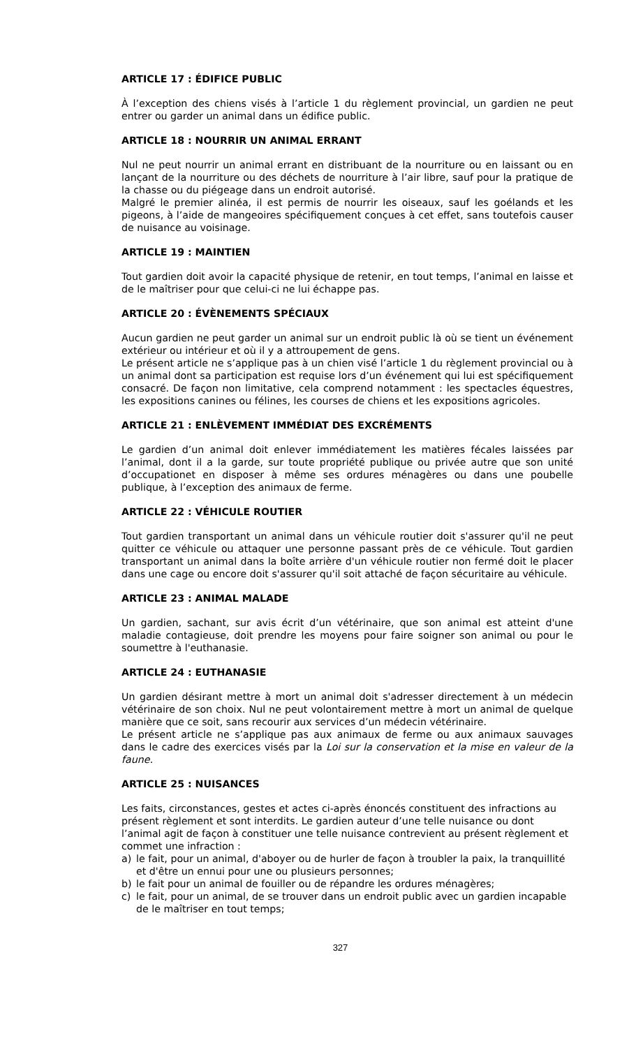ARTICLE 17 : ÉDIFICE PUBLIC
À l’exception des chiens visés à l’article 1 du règlement provincial, un gardien ne peut entrer ou garder un animal dans un édifice public.
ARTICLE 18 : NOURRIR UN ANIMAL ERRANT
Nul ne peut nourrir un animal errant en distribuant de la nourriture ou en laissant ou en lançant de la nourriture ou des déchets de nourriture à l’air libre, sauf pour la pratique de la chasse ou du piégeage dans un endroit autorisé.
Malgré le premier alinéa, il est permis de nourrir les oiseaux, sauf les goélands et les pigeons, à l’aide de mangeoires spécifiquement conçues à cet effet, sans toutefois causer de nuisance au voisinage.
ARTICLE 19 : MAINTIEN
Tout gardien doit avoir la capacité physique de retenir, en tout temps, l’animal en laisse et de le maîtriser pour que celui-ci ne lui échappe pas.
ARTICLE 20 : ÉVÈNEMENTS SPÉCIAUX
Aucun gardien ne peut garder un animal sur un endroit public là où se tient un événement extérieur ou intérieur et où il y a attroupement de gens.
Le présent article ne s’applique pas à un chien visé l’article 1 du règlement provincial ou à un animal dont sa participation est requise lors d’un événement qui lui est spécifiquement consacré. De façon non limitative, cela comprend notamment : les spectacles équestres, les expositions canines ou félines, les courses de chiens et les expositions agricoles.
ARTICLE 21 : ENLÈVEMENT IMMÉDIAT DES EXCRÉMENTS
Le gardien d’un animal doit enlever immédiatement les matières fécales laissées par l’animal, dont il a la garde, sur toute propriété publique ou privée autre que son unité d’occupationet en disposer à même ses ordures ménagères ou dans une poubelle publique, à l’exception des animaux de ferme.
ARTICLE 22 : VÉHICULE ROUTIER
Tout gardien transportant un animal dans un véhicule routier doit s'assurer qu'il ne peut quitter ce véhicule ou attaquer une personne passant près de ce véhicule. Tout gardien transportant un animal dans la boîte arrière d'un véhicule routier non fermé doit le placer dans une cage ou encore doit s'assurer qu'il soit attaché de façon sécuritaire au véhicule.
ARTICLE 23 : ANIMAL MALADE
Un gardien, sachant, sur avis écrit d’un vétérinaire, que son animal est atteint d'une maladie contagieuse, doit prendre les moyens pour faire soigner son animal ou pour le soumettre à l'euthanasie.
ARTICLE 24 : EUTHANASIE
Un gardien désirant mettre à mort un animal doit s'adresser directement à un médecin vétérinaire de son choix. Nul ne peut volontairement mettre à mort un animal de quelque manière que ce soit, sans recourir aux services d’un médecin vétérinaire.
Le présent article ne s’applique pas aux animaux de ferme ou aux animaux sauvages dans le cadre des exercices visés par la Loi sur la conservation et la mise en valeur de la faune.
ARTICLE 25 : NUISANCES
Les faits, circonstances, gestes et actes ci-après énoncés constituent des infractions au présent règlement et sont interdits. Le gardien auteur d’une telle nuisance ou dont l’animal agit de façon à constituer une telle nuisance contrevient au présent règlement et commet une infraction :
a) le fait, pour un animal, d'aboyer ou de hurler de façon à troubler la paix, la tranquillité et d'être un ennui pour une ou plusieurs personnes;
b) le fait pour un animal de fouiller ou de répandre les ordures ménagères;
c) le fait, pour un animal, de se trouver dans un endroit public avec un gardien incapable de le maîtriser en tout temps;
327